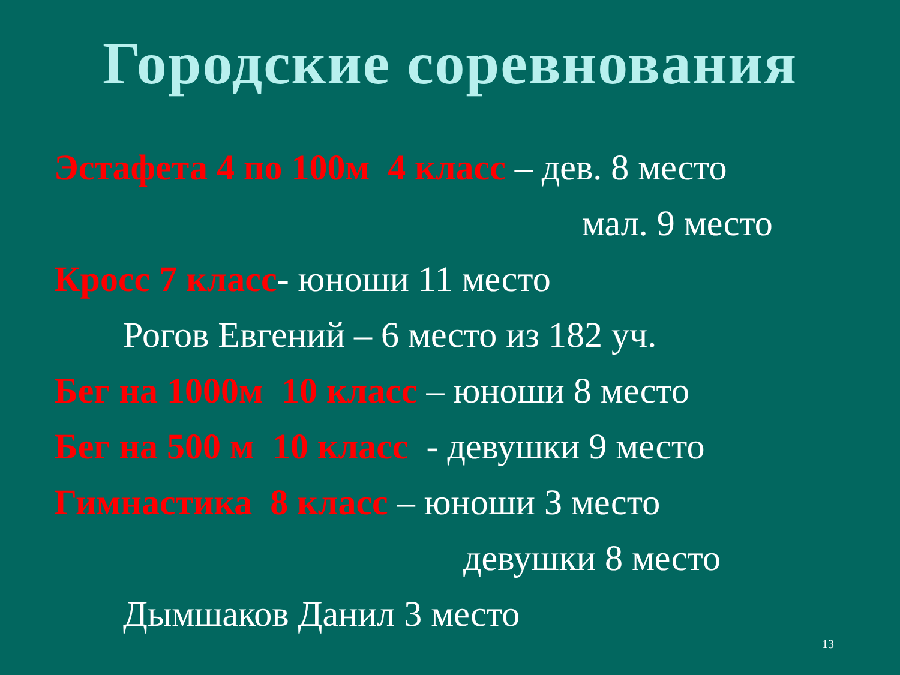Городские соревнования
Эстафета 4 по 100м 4 класс – дев. 8 место
мал. 9 место
Кросс 7 класс- юноши 11 место
Рогов Евгений – 6 место из 182 уч.
Бег на 1000м 10 класс – юноши 8 место
Бег на 500 м 10 класс - девушки 9 место
Гимнастика 8 класс – юноши 3 место
девушки 8 место
Дымшаков Данил 3 место
13